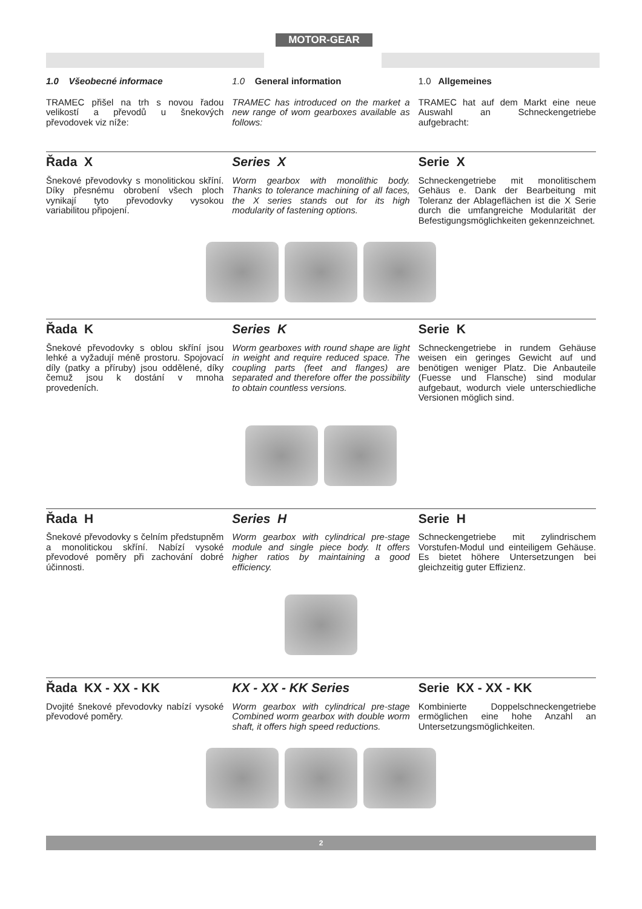MOTOR-GEAR
1.0 Všeobecné informace
1.0 General information
1.0 Allgemeines
TRAMEC přišel na trh s novou řadou velikostí a převodů u šnekových převodovek viz níže:
TRAMEC has introduced on the market a new range of wom gearboxes available as follows:
TRAMEC hat auf dem Markt eine neue Auswahl an Schneckengetriebe aufgebracht:
Řada X
Series X
Serie X
Šnekové převodovky s monolitickou skříní. Díky přesnému obrobení všech ploch vynikají tyto převodovky vysokou variabilitou připojení.
Worm gearbox with monolithic body. Thanks to tolerance machining of all faces, the X series stands out for its high modularity of fastening options.
Schneckengetriebe mit monolitischem Gehäus e. Dank der Bearbeitung mit Toleranz der Ablageflächen ist die X Serie durch die umfangreiche Modularität der Befestigungsmöglichkeiten gekennzeichnet.
Řada K
Series K
Serie K
Šnekové převodovky s oblou skříní jsou lehké a vyžadují méně prostoru. Spojovací díly (patky a příruby) jsou oddělené, díky čemuž jsou k dostání v mnoha provedeních.
Worm gearboxes with round shape are light in weight and require reduced space. The coupling parts (feet and flanges) are separated and therefore offer the possibility to obtain countless versions.
Schneckengetriebe in rundem Gehäuse weisen ein geringes Gewicht auf und benötigen weniger Platz. Die Anbauteile (Fuesse und Flansche) sind modular aufgebaut, wodurch viele unterschiedliche Versionen möglich sind.
Řada H
Series H
Serie H
Šnekové převodovky s čelním předstupněm a monolitickou skříní. Nabízí vysoké převodové poměry při zachování dobré účinnosti.
Worm gearbox with cylindrical pre-stage module and single piece body. It offers higher ratios by maintaining a good efficiency.
Schneckengetriebe mit zylindrischem Vorstufen-Modul und einteiligem Gehäuse. Es bietet höhere Untersetzungen bei gleichzeitig guter Effizienz.
Řada KX - XX - KK
KX - XX - KK Series
Serie KX - XX - KK
Dvojité šnekové převodovky nabízí vysoké převodové poměry.
Worm gearbox with cylindrical pre-stage Combined worm gearbox with double worm shaft, it offers high speed reductions.
Kombinierte Doppelschneckengetriebe ermöglichen eine hohe Anzahl an Untersetzungsmöglichkeiten.
2